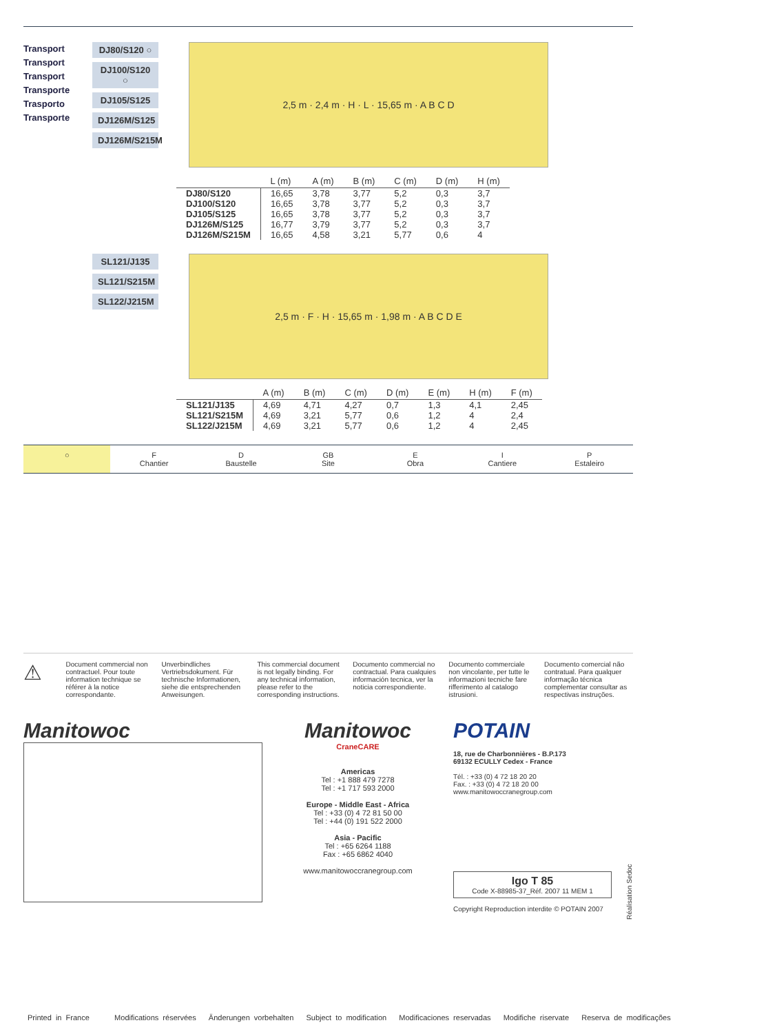Transport
Transport
Transport
Transporte
Trasporto
Transporte
DJ80/S120 ○
DJ100/S120 ○
DJ105/S125
DJ126M/S125
DJ126M/S215M
2,5 m · 2,4 m · H · L · 15,65 m · A B C D
| | L (m) | A (m) | B (m) | C (m) | D (m) | H (m) |
| --- | --- | --- | --- | --- | --- | --- |
| DJ80/S120 | 16,65 | 3,78 | 3,77 | 5,2 | 0,3 | 3,7 |
| DJ100/S120 | 16,65 | 3,78 | 3,77 | 5,2 | 0,3 | 3,7 |
| DJ105/S125 | 16,65 | 3,78 | 3,77 | 5,2 | 0,3 | 3,7 |
| DJ126M/S125 | 16,77 | 3,79 | 3,77 | 5,2 | 0,3 | 3,7 |
| DJ126M/S215M | 16,65 | 4,58 | 3,21 | 5,77 | 0,6 | 4 |
SL121/J135
SL121/S215M
SL122/J215M
2,5 m · F · H · 15,65 m · 1,98 m · A B C D E
| | A (m) | B (m) | C (m) | D (m) | E (m) | H (m) | F (m) |
| --- | --- | --- | --- | --- | --- | --- | --- |
| SL121/J135 | 4,69 | 4,71 | 4,27 | 0,7 | 1,3 | 4,1 | 2,45 |
| SL121/S215M | 4,69 | 3,21 | 5,77 | 0,6 | 1,2 | 4 | 2,4 |
| SL122/J215M | 4,69 | 3,21 | 5,77 | 0,6 | 1,2 | 4 | 2,45 |
○ F
Chantier
D
Baustelle
GB
Site
E
Obra
I
Cantiere
P
Estaleiro
⚠
Document commercial non contractuel. Pour toute information technique se référer à la notice correspondante.
Unverbindliches Vertriebsdokument. Für technische Informationen, siehe die entsprechenden Anweisungen.
This commercial document is not legally binding. For any technical information, please refer to the corresponding instructions.
Documento commercial no contractual. Para cualquies información tecnica, ver la noticia correspondiente.
Documento commerciale non vincolante, per tutte le informazioni tecniche fare rifferimento al catalogo istrusioni.
Documento comercial não contratual. Para qualquer informação técnica complementar consultar as respectivas instruções.
Manitowoc Manitowoc
CraneCARE
Americas
Tel : +1 888 479 7278
Tel : +1 717 593 2000
Europe - Middle East - Africa
Tel : +33 (0) 4 72 81 50 00
Tel : +44 (0) 191 522 2000
Asia - Pacific
Tel : +65 6264 1188
Fax : +65 6862 4040
www.manitowoccranegroup.com
POTAIN
18, rue de Charbonnières - B.P.173
69132 ECULLY Cedex - France
Tél. : +33 (0) 4 72 18 20 20
Fax. : +33 (0) 4 72 18 20 00
www.manitowoccranegroup.com
Igo T 85
Code X-88985-37_Réf. 2007 11 MEM 1
Copyright Reproduction interdite © POTAIN 2007
Réalisation Sedoc
Printed in France Modifications réservées Änderungen vorbehalten Subject to modification Modificaciones reservadas Modifiche riservate Reserva de modificações